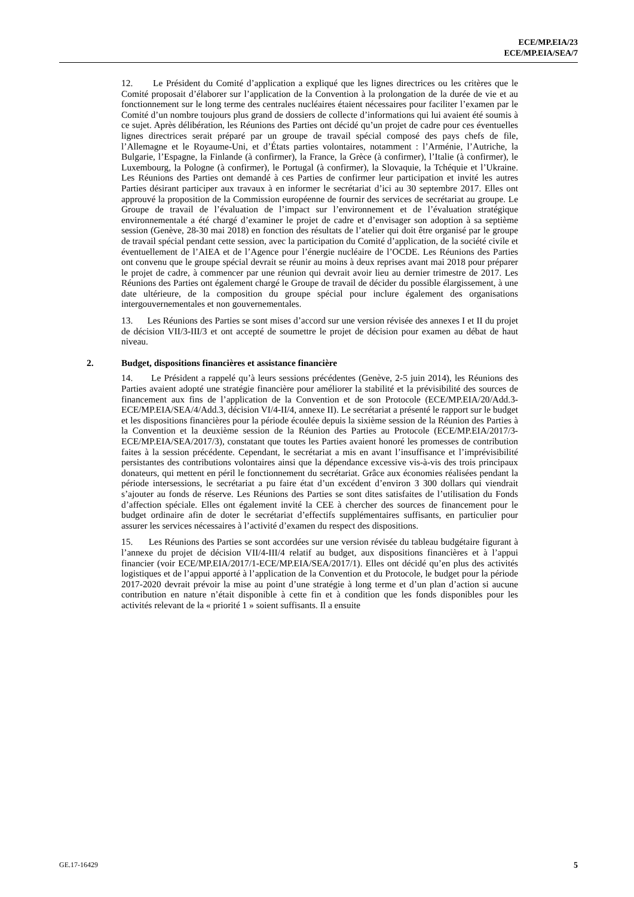ECE/MP.EIA/23
ECE/MP.EIA/SEA/7
12. Le Président du Comité d’application a expliqué que les lignes directrices ou les critères que le Comité proposait d’élaborer sur l’application de la Convention à la prolongation de la durée de vie et au fonctionnement sur le long terme des centrales nucléaires étaient nécessaires pour faciliter l’examen par le Comité d’un nombre toujours plus grand de dossiers de collecte d’informations qui lui avaient été soumis à ce sujet. Après délibération, les Réunions des Parties ont décidé qu’un projet de cadre pour ces éventuelles lignes directrices serait préparé par un groupe de travail spécial composé des pays chefs de file, l’Allemagne et le Royaume-Uni, et d’États parties volontaires, notamment : l’Arménie, l’Autriche, la Bulgarie, l’Espagne, la Finlande (à confirmer), la France, la Grèce (à confirmer), l’Italie (à confirmer), le Luxembourg, la Pologne (à confirmer), le Portugal (à confirmer), la Slovaquie, la Tchéquie et l’Ukraine. Les Réunions des Parties ont demandé à ces Parties de confirmer leur participation et invité les autres Parties désirant participer aux travaux à en informer le secrétariat d’ici au 30 septembre 2017. Elles ont approuvé la proposition de la Commission européenne de fournir des services de secrétariat au groupe. Le Groupe de travail de l’évaluation de l’impact sur l’environnement et de l’évaluation stratégique environnementale a été chargé d’examiner le projet de cadre et d’envisager son adoption à sa septième session (Genève, 28-30 mai 2018) en fonction des résultats de l’atelier qui doit être organisé par le groupe de travail spécial pendant cette session, avec la participation du Comité d’application, de la société civile et éventuellement de l’AIEA et de l’Agence pour l’énergie nucléaire de l’OCDE. Les Réunions des Parties ont convenu que le groupe spécial devrait se réunir au moins à deux reprises avant mai 2018 pour préparer le projet de cadre, à commencer par une réunion qui devrait avoir lieu au dernier trimestre de 2017. Les Réunions des Parties ont également chargé le Groupe de travail de décider du possible élargissement, à une date ultérieure, de la composition du groupe spécial pour inclure également des organisations intergouvernementales et non gouvernementales.
13. Les Réunions des Parties se sont mises d’accord sur une version révisée des annexes I et II du projet de décision VII/3-III/3 et ont accepté de soumettre le projet de décision pour examen au débat de haut niveau.
2. Budget, dispositions financières et assistance financière
14. Le Président a rappelé qu’à leurs sessions précédentes (Genève, 2-5 juin 2014), les Réunions des Parties avaient adopté une stratégie financière pour améliorer la stabilité et la prévisibilité des sources de financement aux fins de l’application de la Convention et de son Protocole (ECE/MP.EIA/20/Add.3-ECE/MP.EIA/SEA/4/Add.3, décision VI/4-II/4, annexe II). Le secrétariat a présenté le rapport sur le budget et les dispositions financières pour la période écoulée depuis la sixième session de la Réunion des Parties à la Convention et la deuxième session de la Réunion des Parties au Protocole (ECE/MP.EIA/2017/3-ECE/MP.EIA/SEA/2017/3), constatant que toutes les Parties avaient honoré les promesses de contribution faites à la session précédente. Cependant, le secrétariat a mis en avant l’insuffisance et l’imprévisibilité persistantes des contributions volontaires ainsi que la dépendance excessive vis-à-vis des trois principaux donateurs, qui mettent en péril le fonctionnement du secrétariat. Grâce aux économies réalisées pendant la période intersessions, le secrétariat a pu faire état d’un excédent d’environ 3 300 dollars qui viendrait s’ajouter au fonds de réserve. Les Réunions des Parties se sont dites satisfaites de l’utilisation du Fonds d’affection spéciale. Elles ont également invité la CEE à chercher des sources de financement pour le budget ordinaire afin de doter le secrétariat d’effectifs supplémentaires suffisants, en particulier pour assurer les services nécessaires à l’activité d’examen du respect des dispositions.
15. Les Réunions des Parties se sont accordées sur une version révisée du tableau budgétaire figurant à l’annexe du projet de décision VII/4-III/4 relatif au budget, aux dispositions financières et à l’appui financier (voir ECE/MP.EIA/2017/1-ECE/MP.EIA/SEA/2017/1). Elles ont décidé qu’en plus des activités logistiques et de l’appui apporté à l’application de la Convention et du Protocole, le budget pour la période 2017-2020 devrait prévoir la mise au point d’une stratégie à long terme et d’un plan d’action si aucune contribution en nature n’était disponible à cette fin et à condition que les fonds disponibles pour les activités relevant de la « priorité 1 » soient suffisants. Il a ensuite
GE.17-16429 5